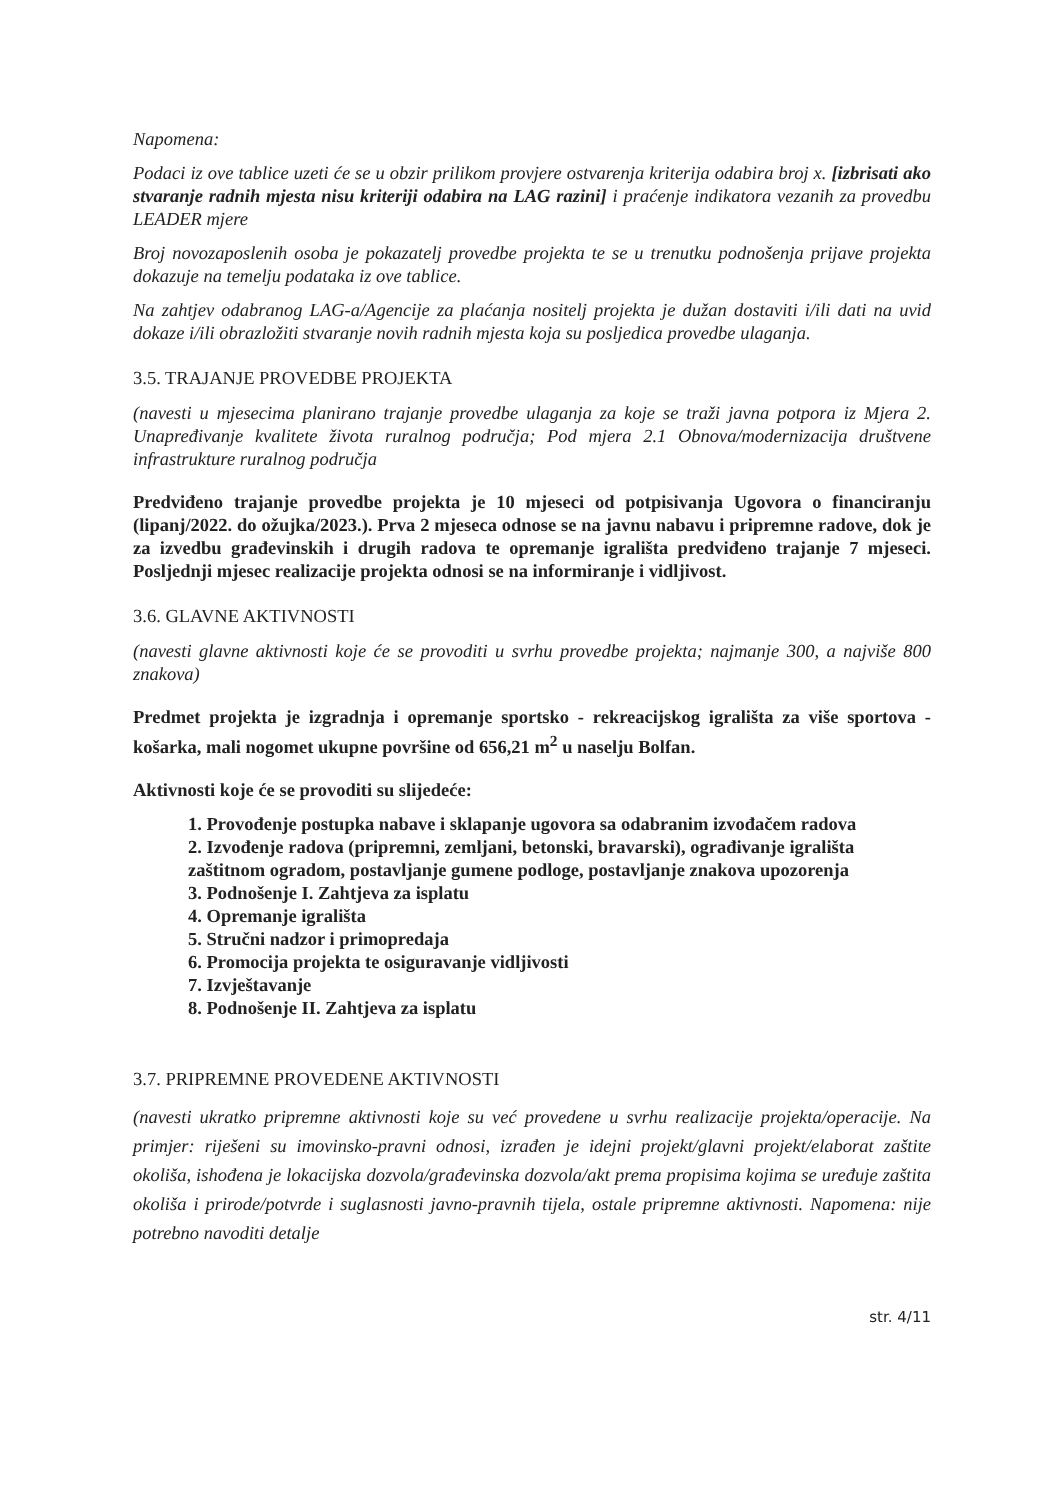Napomena:
Podaci iz ove tablice uzeti će se u obzir prilikom provjere ostvarenja kriterija odabira broj x. [izbrisati ako stvaranje radnih mjesta nisu kriteriji odabira na LAG razini] i praćenje indikatora vezanih za provedbu LEADER mjere
Broj novozaposlenih osoba je pokazatelj provedbe projekta te se u trenutku podnošenja prijave projekta dokazuje na temelju podataka iz ove tablice.
Na zahtjev odabranog LAG-a/Agencije za plaćanja nositelj projekta je dužan dostaviti i/ili dati na uvid dokaze i/ili obrazložiti stvaranje novih radnih mjesta koja su posljedica provedbe ulaganja.
3.5. TRAJANJE PROVEDBE PROJEKTA
(navesti u mjesecima planirano trajanje provedbe ulaganja za koje se traži javna potpora iz Mjera 2. Unapređivanje kvalitete života ruralnog područja; Pod mjera 2.1 Obnova/modernizacija društvene infrastrukture ruralnog područja
Predviđeno trajanje provedbe projekta je 10 mjeseci od potpisivanja Ugovora o financiranju (lipanj/2022. do ožujka/2023.). Prva 2 mjeseca odnose se na javnu nabavu i pripremne radove, dok je za izvedbu građevinskih i drugih radova te opremanje igrališta predviđeno trajanje 7 mjeseci. Posljednji mjesec realizacije projekta odnosi se na informiranje i vidljivost.
3.6. GLAVNE AKTIVNOSTI
(navesti glavne aktivnosti koje će se provoditi u svrhu provedbe projekta; najmanje 300, a najviše 800 znakova)
Predmet projekta je izgradnja i opremanje sportsko - rekreacijskog igrališta za više sportova - košarka, mali nogomet ukupne površine od 656,21 m<sup>2</sup> u naselju Bolfan.
Aktivnosti koje će se provoditi su slijedeće:
1. Provođenje postupka nabave i sklapanje ugovora sa odabranim izvođačem radova
2. Izvođenje radova (pripremni, zemljani, betonski, bravarski), ograđivanje igrališta zaštitnom ogradom, postavljanje gumene podloge, postavljanje znakova upozorenja
3. Podnošenje I. Zahtjeva za isplatu
4. Opremanje igrališta
5. Stručni nadzor i primopredaja
6. Promocija projekta te osiguravanje vidljivosti
7. Izvještavanje
8. Podnošenje II. Zahtjeva za isplatu
3.7. PRIPREMNE PROVEDENE AKTIVNOSTI
(navesti ukratko pripremne aktivnosti koje su već provedene u svrhu realizacije projekta/operacije. Na primjer: riješeni su imovinsko-pravni odnosi, izrađen je idejni projekt/glavni projekt/elaborat zaštite okoliša, ishođena je lokacijska dozvola/građevinska dozvola/akt prema propisima kojima se uređuje zaštita okoliša i prirode/potvrde i suglasnosti javno-pravnih tijela, ostale pripremne aktivnosti. Napomena: nije potrebno navoditi detalje
str. 4/11